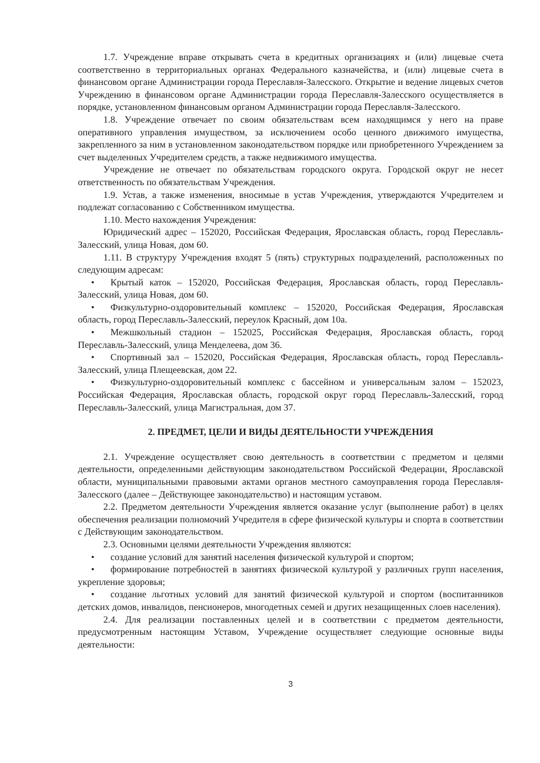1.7. Учреждение вправе открывать счета в кредитных организациях и (или) лицевые счета соответственно в территориальных органах Федерального казначейства, и (или) лицевые счета в финансовом органе Администрации города Переславля-Залесского. Открытие и ведение лицевых счетов Учреждению в финансовом органе Администрации города Переславля-Залесского осуществляется в порядке, установленном финансовым органом Администрации города Переславля-Залесского.
1.8. Учреждение отвечает по своим обязательствам всем находящимся у него на праве оперативного управления имуществом, за исключением особо ценного движимого имущества, закрепленного за ним в установленном законодательством порядке или приобретенного Учреждением за счет выделенных Учредителем средств, а также недвижимого имущества.
Учреждение не отвечает по обязательствам городского округа. Городской округ не несет ответственность по обязательствам Учреждения.
1.9. Устав, а также изменения, вносимые в устав Учреждения, утверждаются Учредителем и подлежат согласованию с Собственником имущества.
1.10. Место нахождения Учреждения:
Юридический адрес – 152020, Российская Федерация, Ярославская область, город Переславль-Залесский, улица Новая, дом 60.
1.11. В структуру Учреждения входят 5 (пять) структурных подразделений, расположенных по следующим адресам:
• Крытый каток – 152020, Российская Федерация, Ярославская область, город Переславль-Залесский, улица Новая, дом 60.
• Физкультурно-оздоровительный комплекс – 152020, Российская Федерация, Ярославская область, город Переславль-Залесский, переулок Красный, дом 10а.
• Межшкольный стадион – 152025, Российская Федерация, Ярославская область, город Переславль-Залесский, улица Менделеева, дом 36.
• Спортивный зал – 152020, Российская Федерация, Ярославская область, город Переславль-Залесский, улица Плещеевская, дом 22.
• Физкультурно-оздоровительный комплекс с бассейном и универсальным залом – 152023, Российская Федерация, Ярославская область, городской округ город Переславль-Залесский, город Переславль-Залесский, улица Магистральная, дом 37.
2. ПРЕДМЕТ, ЦЕЛИ И ВИДЫ ДЕЯТЕЛЬНОСТИ УЧРЕЖДЕНИЯ
2.1. Учреждение осуществляет свою деятельность в соответствии с предметом и целями деятельности, определенными действующим законодательством Российской Федерации, Ярославской области, муниципальными правовыми актами органов местного самоуправления города Переславля-Залесского (далее – Действующее законодательство) и настоящим уставом.
2.2. Предметом деятельности Учреждения является оказание услуг (выполнение работ) в целях обеспечения реализации полномочий Учредителя в сфере физической культуры и спорта в соответствии с Действующим законодательством.
2.3. Основными целями деятельности Учреждения являются:
• создание условий для занятий населения физической культурой и спортом;
• формирование потребностей в занятиях физической культурой у различных групп населения, укрепление здоровья;
• создание льготных условий для занятий физической культурой и спортом (воспитанников детских домов, инвалидов, пенсионеров, многодетных семей и других незащищенных слоев населения).
2.4. Для реализации поставленных целей и в соответствии с предметом деятельности, предусмотренным настоящим Уставом, Учреждение осуществляет следующие основные виды деятельности:
3